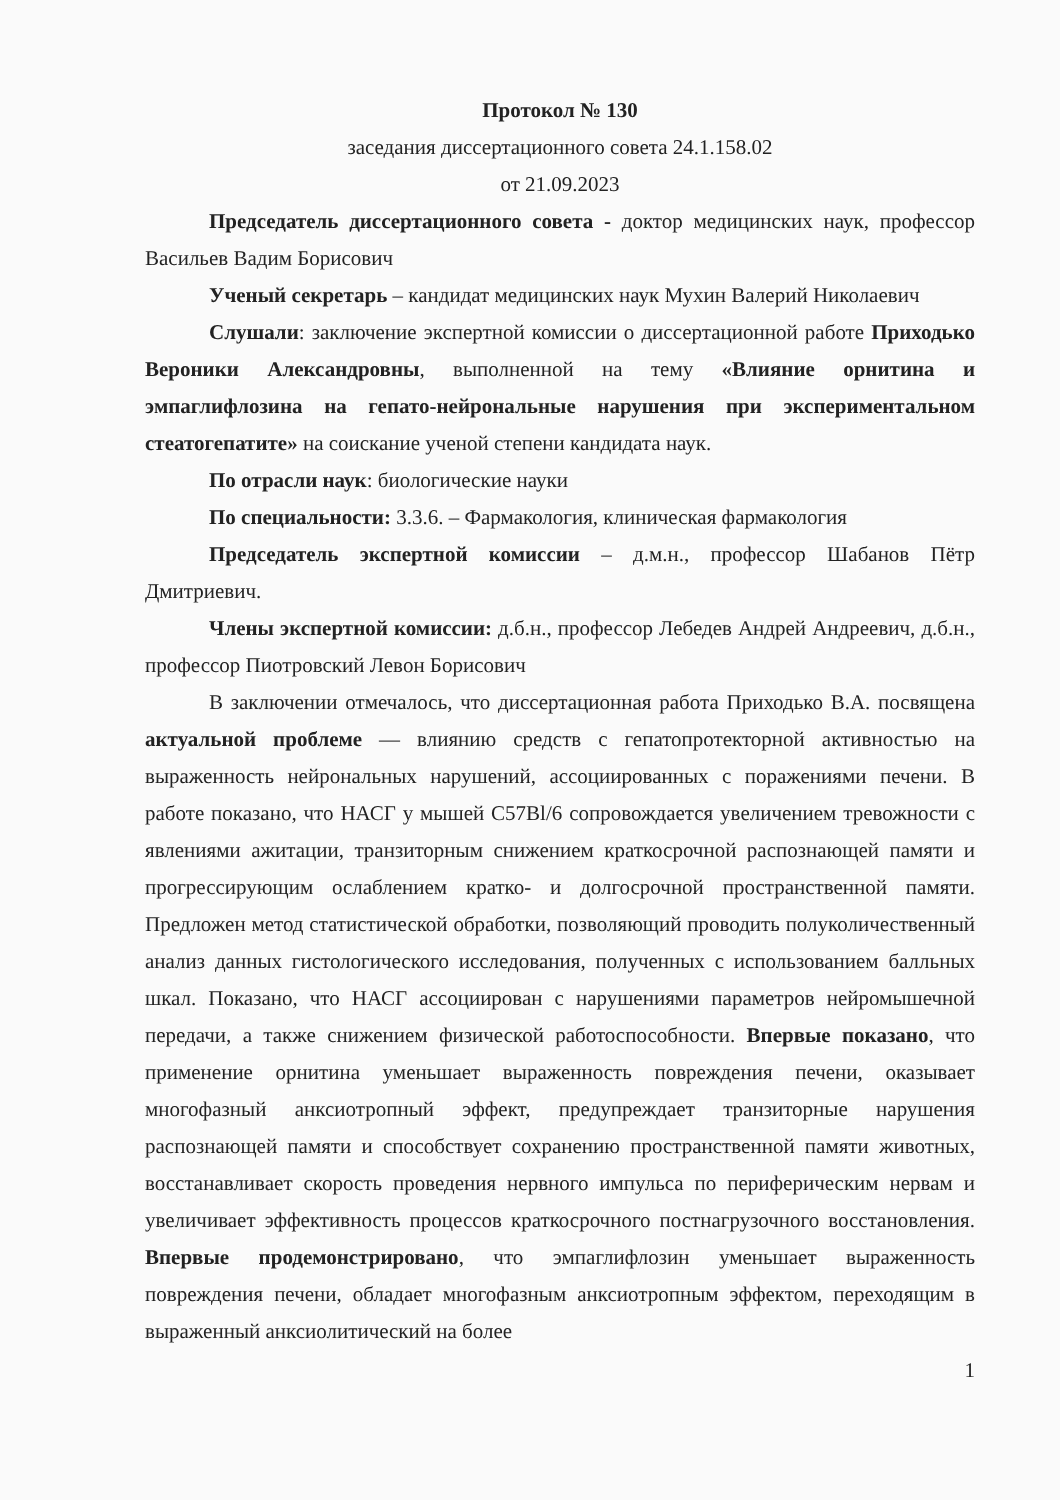Протокол № 130
заседания диссертационного совета 24.1.158.02
от 21.09.2023
Председатель диссертационного совета - доктор медицинских наук, профессор Васильев Вадим Борисович
Ученый секретарь – кандидат медицинских наук Мухин Валерий Николаевич
Слушали: заключение экспертной комиссии о диссертационной работе Приходько Вероники Александровны, выполненной на тему «Влияние орнитина и эмпаглифлозина на гепато-нейрональные нарушения при экспериментальном стеатогепатите» на соискание ученой степени кандидата наук.
По отрасли наук: биологические науки
По специальности: 3.3.6. – Фармакология, клиническая фармакология
Председатель экспертной комиссии – д.м.н., профессор Шабанов Пётр Дмитриевич.
Члены экспертной комиссии: д.б.н., профессор Лебедев Андрей Андреевич, д.б.н., профессор Пиотровский Левон Борисович
В заключении отмечалось, что диссертационная работа Приходько В.А. посвящена актуальной проблеме — влиянию средств с гепатопротекторной активностью на выраженность нейрональных нарушений, ассоциированных с поражениями печени. В работе показано, что НАСГ у мышей C57Bl/6 сопровождается увеличением тревожности с явлениями ажитации, транзиторным снижением краткосрочной распознающей памяти и прогрессирующим ослаблением кратко- и долгосрочной пространственной памяти. Предложен метод статистической обработки, позволяющий проводить полуколичественный анализ данных гистологического исследования, полученных с использованием балльных шкал. Показано, что НАСГ ассоциирован с нарушениями параметров нейромышечной передачи, а также снижением физической работоспособности. Впервые показано, что применение орнитина уменьшает выраженность повреждения печени, оказывает многофазный анксиотропный эффект, предупреждает транзиторные нарушения распознающей памяти и способствует сохранению пространственной памяти животных, восстанавливает скорость проведения нервного импульса по периферическим нервам и увеличивает эффективность процессов краткосрочного постнагрузочного восстановления. Впервые продемонстрировано, что эмпаглифлозин уменьшает выраженность повреждения печени, обладает многофазным анксиотропным эффектом, переходящим в выраженный анксиолитический на более
1